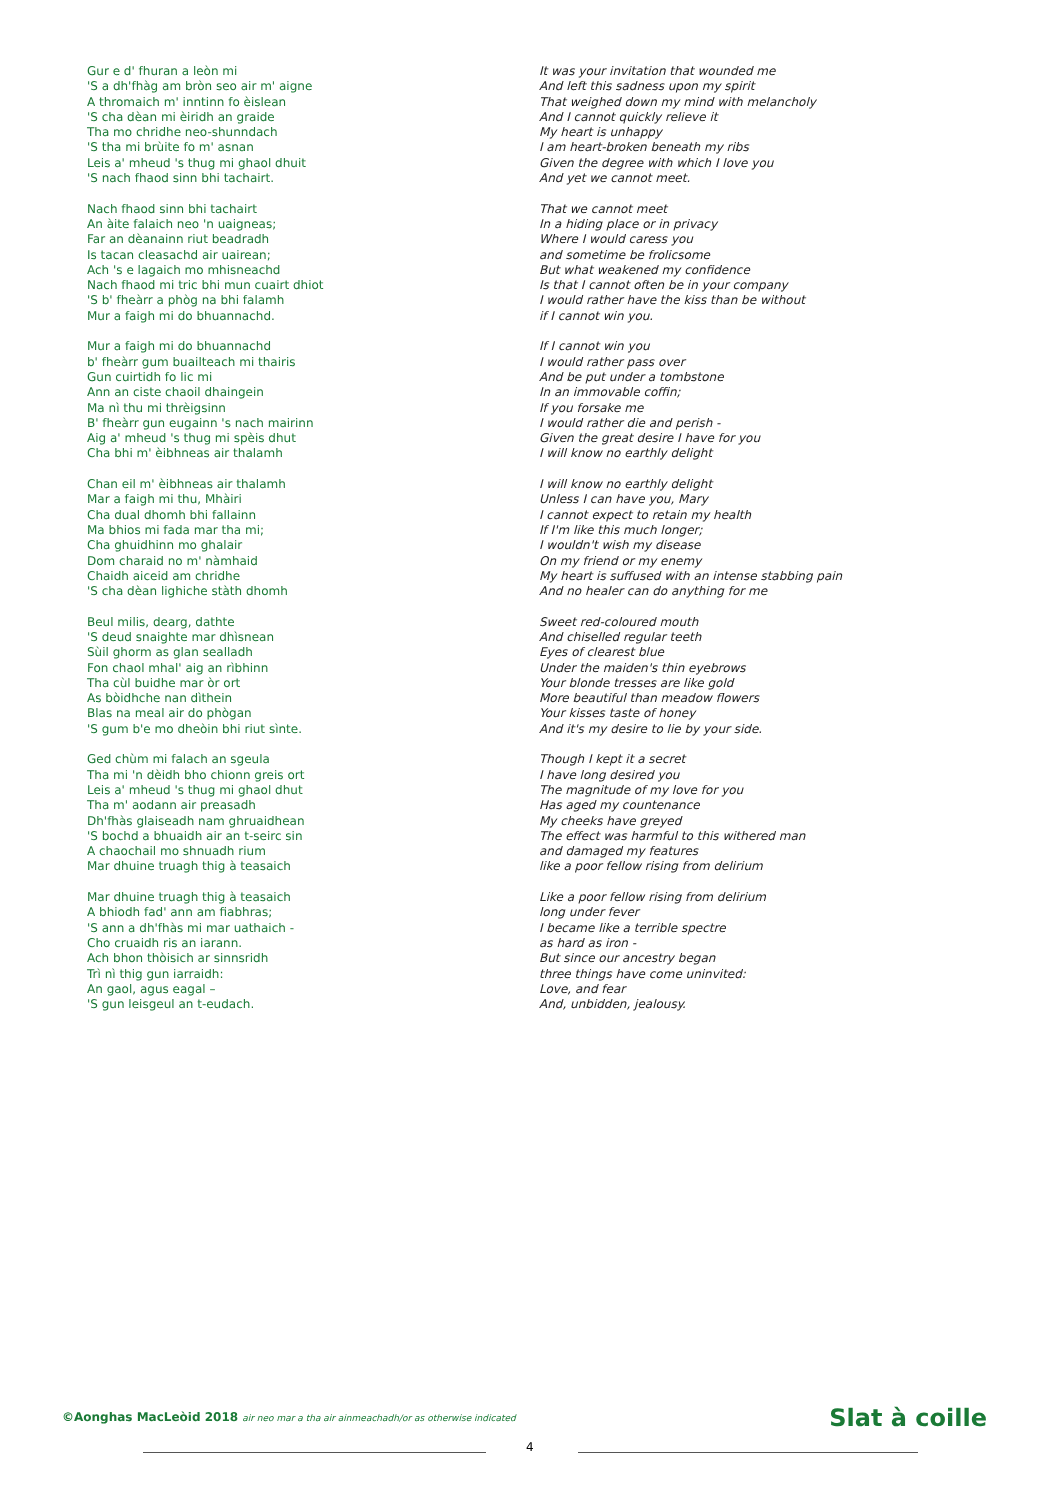Gur e d' fhuran a leòn mi
'S a dh'fhàg am bròn seo air m' aigne
A thromaich m' inntinn fo èislean
'S cha dèan mi èiridh an graide
Tha mo chridhe neo-shunndach
'S tha mi brùite fo m' asnan
Leis a' mheud 's thug mi ghaol dhuit
'S nach fhaod sinn bhi tachairt.
Nach fhaod sinn bhi tachairt
An àite falaich neo 'n uaigneas;
Far an dèanainn riut beadradh
Is tacan cleasachd air uairean;
Ach 's e lagaich mo mhisneachd
Nach fhaod mi tric bhi mun cuairt dhiot
'S b' fheàrr a phòg na bhi falamh
Mur a faigh mi do bhuannachd.
Mur a faigh mi do bhuannachd
b' fheàrr gum buailteach mi thairis
Gun cuirtidh fo lic mi
Ann an ciste chaoil dhaingein
Ma nì thu mi thrèigsinn
B' fheàrr gun eugainn 's nach mairinn
Aig a' mheud 's thug mi spèis dhut
Cha bhi m' èibhneas air thalamh
Chan eil m' èibhneas air thalamh
Mar a faigh mi thu, Mhàiri
Cha dual dhomh bhi fallainn
Ma bhios mi fada mar tha mi;
Cha ghuidhinn mo ghalair
Dom charaid no m' nàmhaid
Chaidh aiceid am chridhe
'S cha dèan lighiche stàth dhomh
Beul milis, dearg, dathte
'S deud snaighte mar dhìsnean
Sùil ghorm as glan sealladh
Fon chaol mhal' aig an rìbhinn
Tha cùl buidhe mar òr ort
As bòidhche nan dìthein
Blas na meal air do phògan
'S gum b'e mo dheòin bhi riut sìnte.
Ged chùm mi falach an sgeula
Tha mi 'n dèidh bho chionn greis ort
Leis a' mheud 's thug mi ghaol dhut
Tha m' aodann air preasadh
Dh'fhàs glaiseadh nam ghruaidhean
'S bochd a bhuaidh air an t-seirc sin
A chaochail mo shnuadh rium
Mar dhuine truagh thig à teasaich
Mar dhuine truagh thig à teasaich
A bhiodh fad' ann am fiabhras;
'S ann a dh'fhàs mi mar uathaich -
Cho cruaidh ris an iarann.
Ach bhon thòisich ar sinnsridh
Trì nì thig gun iarraidh:
An gaol, agus eagal –
'S gun leisgeul an t-eudach.
It was your invitation that wounded me
And left this sadness upon my spirit
That weighed down my mind with melancholy
And I cannot quickly relieve it
My heart is unhappy
I am heart-broken beneath my ribs
Given the degree with which I love you
And yet we cannot meet.
That we cannot meet
In a hiding place or in privacy
Where I would caress you
and sometime be frolicsome
But what weakened my confidence
Is that I cannot often be in your company
I would rather have the kiss than be without
if I cannot win you.
If I cannot win you
I would rather pass over
And be put under a tombstone
In an immovable coffin;
If you forsake me
I would rather die and perish -
Given the great desire I have for you
I will know no earthly delight
I will know no earthly delight
Unless I can have you, Mary
I cannot expect to retain my health
If I'm like this much longer;
I wouldn't wish my disease
On my friend or my enemy
My heart is suffused with an intense stabbing pain
And no healer can do anything for me
Sweet red-coloured mouth
And chiselled regular teeth
Eyes of clearest blue
Under the maiden's thin eyebrows
Your blonde tresses are like gold
More beautiful than meadow flowers
Your kisses taste of honey
And it's my desire to lie by your side.
Though I kept it a secret
I have long desired you
The magnitude of my love for you
Has aged my countenance
My cheeks have greyed
The effect was harmful to this withered man
and damaged my features
like a poor fellow rising from delirium
Like a poor fellow rising from delirium
long under fever
I became like a terrible spectre
as hard as iron -
But since our ancestry began
three things have come uninvited:
Love, and fear
And, unbidden, jealousy.
©Aonghas MacLeòid 2018 air neo mar a tha air ainmeachadh/or as otherwise indicated Slat à coille
4